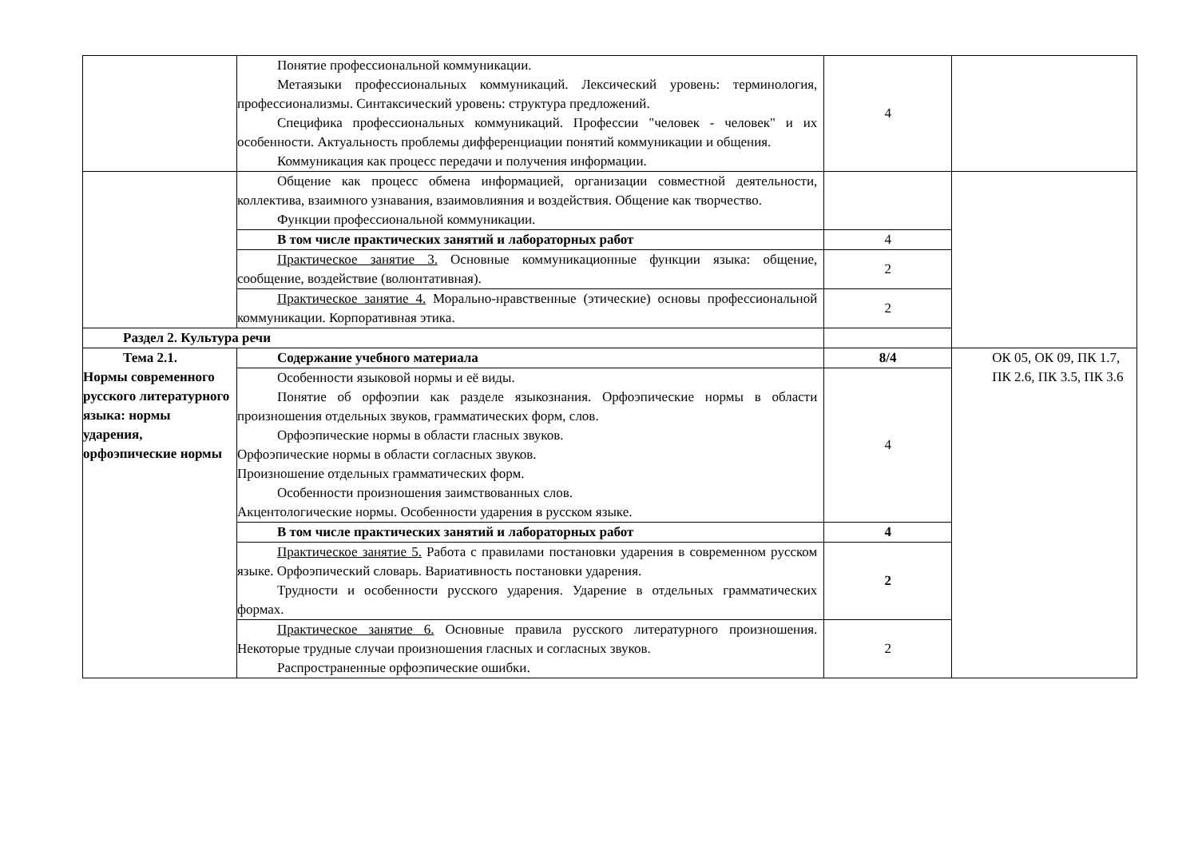| | Понятие профессиональной коммуникации. Метаязыки профессиональных коммуникаций. Лексический уровень: терминология, профессионализмы. Синтаксический уровень: структура предложений. Специфика профессиональных коммуникаций. Профессии "человек - человек" и их особенности. Актуальность проблемы дифференциации понятий коммуникации и общения. Коммуникация как процесс передачи и получения информации. | 4 | |
| | Общение как процесс обмена информацией, организации совместной деятельности, коллектива, взаимного узнавания, взаимовлияния и воздействия. Общение как творчество. Функции профессиональной коммуникации. | | |
| | В том числе практических занятий и лабораторных работ | 4 | |
| | Практическое занятие 3. Основные коммуникационные функции языка: общение, сообщение, воздействие (волюнтативная). | 2 | |
| | Практическое занятие 4. Морально-нравственные (этические) основы профессиональной коммуникации. Корпоративная этика. | 2 | |
| Раздел 2. Культура речи | | | |
| Тема 2.1. Нормы современного русского литературного языка: нормы ударения, орфоэпические нормы | Содержание учебного материала | 8/4 | ОК 05, ОК 09, ПК 1.7, ПК 2.6, ПК 3.5, ПК 3.6 |
| | Особенности языковой нормы и её виды. Понятие об орфоэпии как разделе языкознания. Орфоэпические нормы в области произношения отдельных звуков, грамматических форм, слов. Орфоэпические нормы в области гласных звуков. Орфоэпические нормы в области согласных звуков. Произношение отдельных грамматических форм. Особенности произношения заимствованных слов. Акцентологические нормы. Особенности ударения в русском языке. | 4 | |
| | В том числе практических занятий и лабораторных работ | 4 | |
| | Практическое занятие 5. Работа с правилами постановки ударения в современном русском языке. Орфоэпический словарь. Вариативность постановки ударения. Трудности и особенности русского ударения. Ударение в отдельных грамматических формах. | 2 | |
| | Практическое занятие 6. Основные правила русского литературного произношения. Некоторые трудные случаи произношения гласных и согласных звуков. Распространенные орфоэпические ошибки. | 2 | |